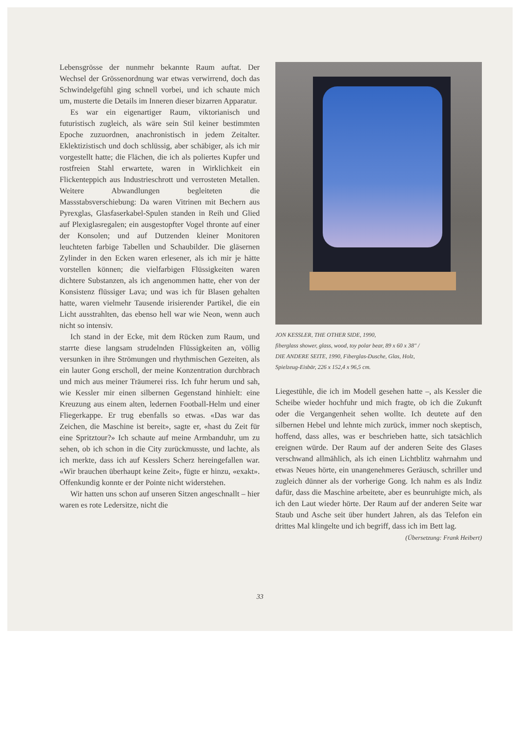Lebensgrösse der nunmehr bekannte Raum auftat. Der Wechsel der Grössenordnung war etwas verwirrend, doch das Schwindelgefühl ging schnell vorbei, und ich schaute mich um, musterte die Details im Inneren dieser bizarren Apparatur.
Es war ein eigenartiger Raum, viktorianisch und futuristisch zugleich, als wäre sein Stil keiner bestimmten Epoche zuzuordnen, anachronistisch in jedem Zeitalter. Eklektizistisch und doch schlüssig, aber schäbiger, als ich mir vorgestellt hatte; die Flächen, die ich als poliertes Kupfer und rostfreien Stahl erwartete, waren in Wirklichkeit ein Flickenteppich aus Industrieschrott und verrosteten Metallen. Weitere Abwandlungen begleiteten die Massstabsverschiebung: Da waren Vitrinen mit Bechern aus Pyrexglas, Glasfaserkabel-Spulen standen in Reih und Glied auf Plexiglasregalen; ein ausgestopfter Vogel thronte auf einer der Konsolen; und auf Dutzenden kleiner Monitoren leuchteten farbige Tabellen und Schaubilder. Die gläsernen Zylinder in den Ecken waren erlesener, als ich mir je hätte vorstellen können; die vielfarbigen Flüssigkeiten waren dichtere Substanzen, als ich angenommen hatte, eher von der Konsistenz flüssiger Lava; und was ich für Blasen gehalten hatte, waren vielmehr Tausende irisierender Partikel, die ein Licht ausstrahlten, das ebenso hell war wie Neon, wenn auch nicht so intensiv.
Ich stand in der Ecke, mit dem Rücken zum Raum, und starrte diese langsam strudelnden Flüssigkeiten an, völlig versunken in ihre Strömungen und rhythmischen Gezeiten, als ein lauter Gong erscholl, der meine Konzentration durchbrach und mich aus meiner Träumerei riss. Ich fuhr herum und sah, wie Kessler mir einen silbernen Gegenstand hinhielt: eine Kreuzung aus einem alten, ledernen Football-Helm und einer Fliegerkappe. Er trug ebenfalls so etwas. «Das war das Zeichen, die Maschine ist bereit», sagte er, «hast du Zeit für eine Spritztour?» Ich schaute auf meine Armbanduhr, um zu sehen, ob ich schon in die City zurückmusste, und lachte, als ich merkte, dass ich auf Kesslers Scherz hereingefallen war. «Wir brauchen überhaupt keine Zeit», fügte er hinzu, «exakt». Offenkundig konnte er der Pointe nicht widerstehen.
Wir hatten uns schon auf unseren Sitzen angeschnallt – hier waren es rote Ledersitze, nicht die
JON KESSLER, THE OTHER SIDE, 1990,
fiberglass shower, glass, wood, toy polar bear, 89 x 60 x 38" /
DIE ANDERE SEITE, 1990, Fiberglas-Dusche, Glas, Holz,
Spielzeug-Eisbär, 226 x 152,4 x 96,5 cm.
Liegestühle, die ich im Modell gesehen hatte –, als Kessler die Scheibe wieder hochfuhr und mich fragte, ob ich die Zukunft oder die Vergangenheit sehen wollte. Ich deutete auf den silbernen Hebel und lehnte mich zurück, immer noch skeptisch, hoffend, dass alles, was er beschrieben hatte, sich tatsächlich ereignen würde. Der Raum auf der anderen Seite des Glases verschwand allmählich, als ich einen Lichtblitz wahrnahm und etwas Neues hörte, ein unangenehmeres Geräusch, schriller und zugleich dünner als der vorherige Gong. Ich nahm es als Indiz dafür, dass die Maschine arbeitete, aber es beunruhigte mich, als ich den Laut wieder hörte. Der Raum auf der anderen Seite war Staub und Asche seit über hundert Jahren, als das Telefon ein drittes Mal klingelte und ich begriff, dass ich im Bett lag.
(Übersetzung: Frank Heibert)
33